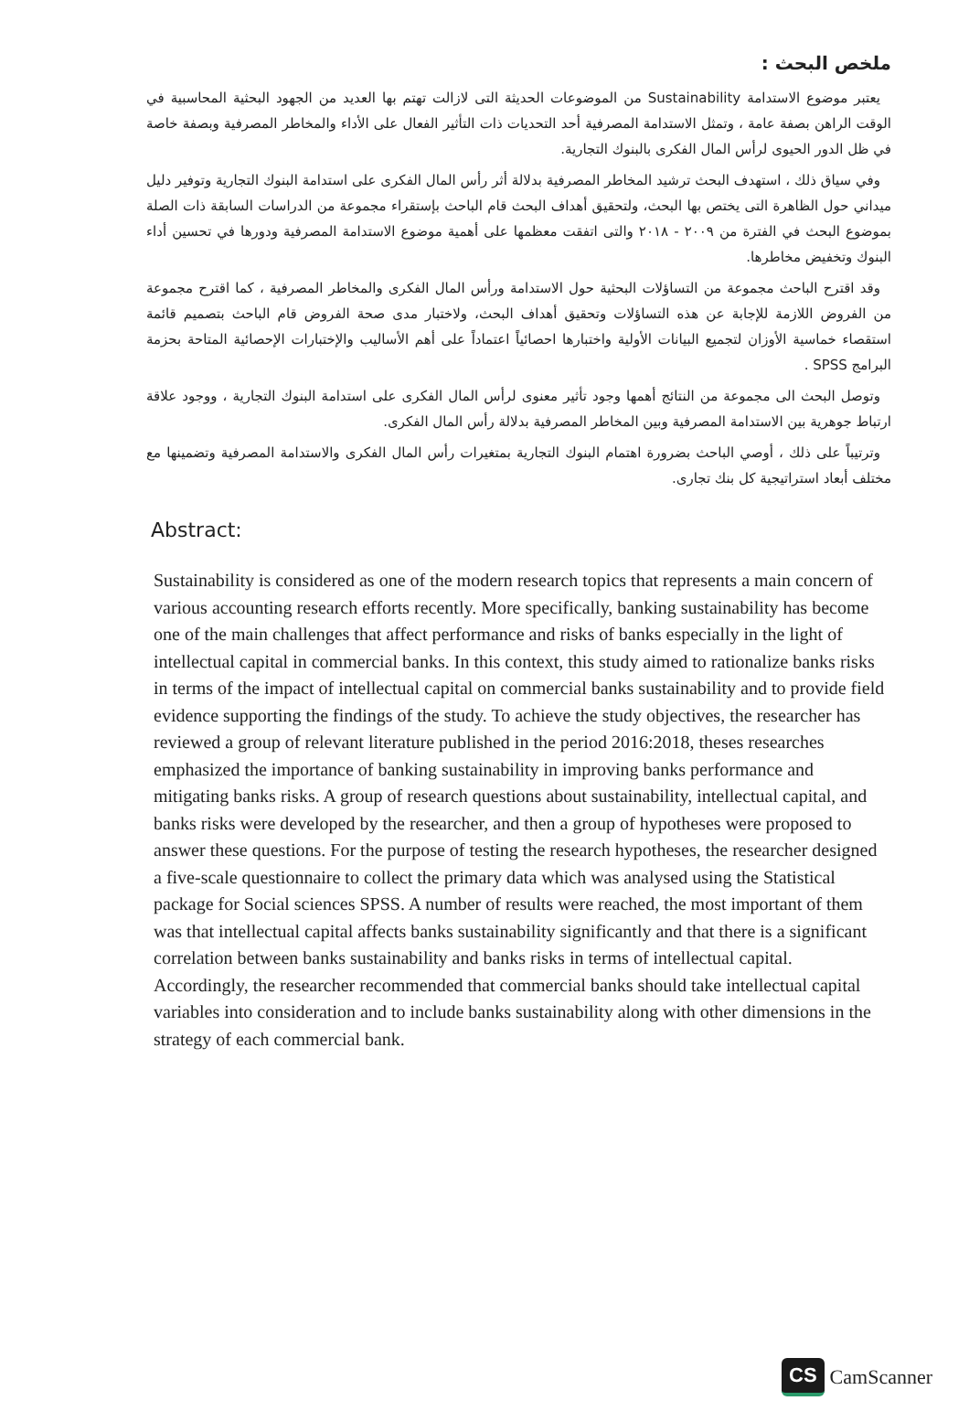ملخص البحث :
يعتبر موضوع الاستدامة Sustainability من الموضوعات الحديثة التى لازالت تهتم بها العديد من الجهود البحثية المحاسبية في الوقت الراهن بصفة عامة ، وتمثل الاستدامة المصرفية أحد التحديات ذات التأثير الفعال على الأداء والمخاطر المصرفية وبصفة خاصة في ظل الدور الحيوى لرأس المال الفكرى بالبنوك التجارية.
وفي سياق ذلك ، استهدف البحث ترشيد المخاطر المصرفية بدلالة أثر رأس المال الفكرى على استدامة البنوك التجارية وتوفير دليل ميداني حول الظاهرة التى يختص بها البحث، ولتحقيق أهداف البحث قام الباحث بإستقراء مجموعة من الدراسات السابقة ذات الصلة بموضوع البحث في الفترة من ٢٠٠٩ - ٢٠١٨ والتى اتفقت معظمها على أهمية موضوع الاستدامة المصرفية ودورها في تحسين أداء البنوك وتخفيض مخاطرها.
وقد اقترح الباحث مجموعة من التساؤلات البحثية حول الاستدامة ورأس المال الفكرى والمخاطر المصرفية ، كما اقترح مجموعة من الفروض اللازمة للإجابة عن هذه التساؤلات وتحقيق أهداف البحث، ولاختبار مدى صحة الفروض قام الباحث بتصميم قائمة استقصاء خماسية الأوزان لتجميع البيانات الأولية واختبارها احصائياً اعتماداً على أهم الأساليب والإختبارات الإحصائية المتاحة بحزمة البرامج SPSS .
وتوصل البحث الى مجموعة من النتائج أهمها وجود تأثير معنوى لرأس المال الفكرى على استدامة البنوك التجارية ، ووجود علاقة ارتباط جوهرية بين الاستدامة المصرفية وبين المخاطر المصرفية بدلالة رأس المال الفكرى.
وترتيباً على ذلك ، أوصي الباحث بضرورة اهتمام البنوك التجارية بمتغيرات رأس المال الفكرى والاستدامة المصرفية وتضمينها مع مختلف أبعاد استراتيجية كل بنك تجارى.
Abstract:
Sustainability is considered as one of the modern research topics that represents a main concern of various accounting research efforts recently. More specifically, banking sustainability has become one of the main challenges that affect performance and risks of banks especially in the light of intellectual capital in commercial banks. In this context, this study aimed to rationalize banks risks in terms of the impact of intellectual capital on commercial banks sustainability and to provide field evidence supporting the findings of the study. To achieve the study objectives, the researcher has reviewed a group of relevant literature published in the period 2016:2018, theses researches emphasized the importance of banking sustainability in improving banks performance and mitigating banks risks. A group of research questions about sustainability, intellectual capital, and banks risks were developed by the researcher, and then a group of hypotheses were proposed to answer these questions. For the purpose of testing the research hypotheses, the researcher designed a five-scale questionnaire to collect the primary data which was analysed using the Statistical package for Social sciences SPSS. A number of results were reached, the most important of them was that intellectual capital affects banks sustainability significantly and that there is a significant correlation between banks sustainability and banks risks in terms of intellectual capital. Accordingly, the researcher recommended that commercial banks should take intellectual capital variables into consideration and to include banks sustainability along with other dimensions in the strategy of each commercial bank.
CS CamScanner